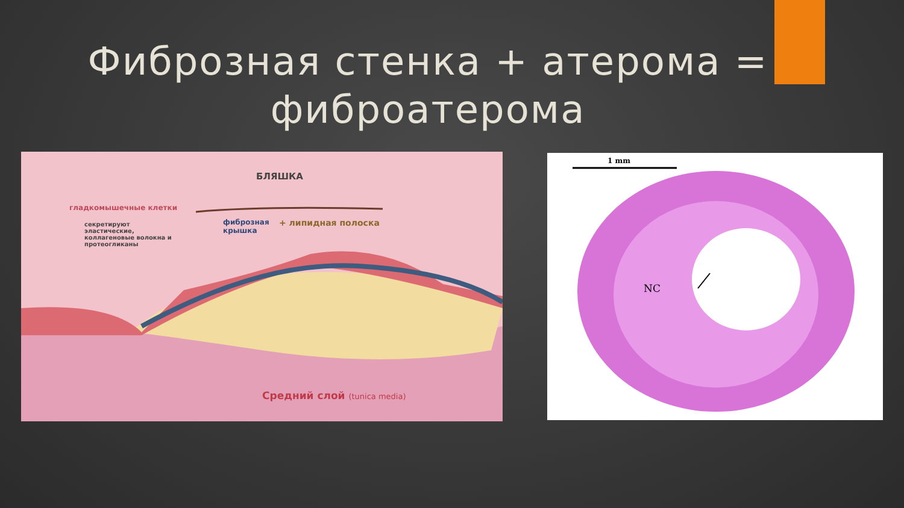Фиброзная стенка + атерома =
фиброатерома
БЛЯШКА
гладкомышечные клетки
секретируют
эластические,
коллагеновые волокна и
протеогликаны
фиброзная
крышка
+ липидная полоска
Средний слой (tunica media)
1 mm
NC